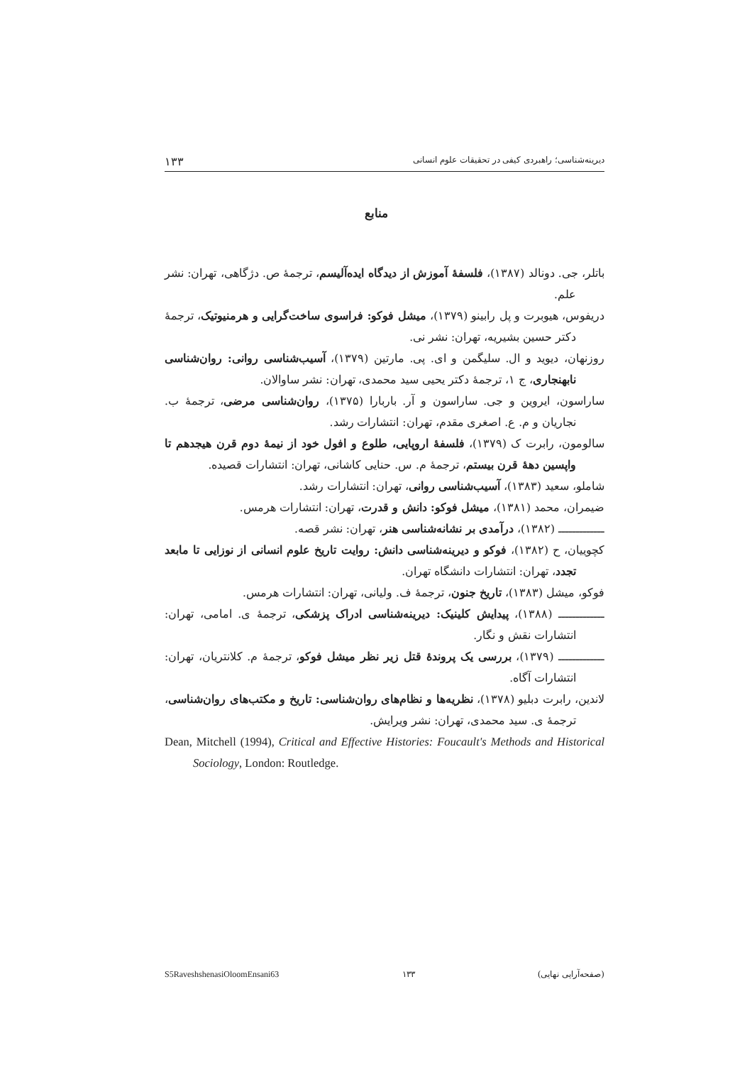دیرینه‌شناسی؛ راهبردی کیفی در تحقیقات علوم انسانی ۱۳۳
منابع
باتلر، جی. دونالد (۱۳۸۷)، فلسفهٔ آموزش از دیدگاه ایده‌آلیسم، ترجمهٔ ص. دژگاهی، تهران: نشر علم.
دریفوس، هیوبرت و پل رابینو (۱۳۷۹)، میشل فوکو: فراسوی ساخت‌گرایی و هرمنیوتیک، ترجمهٔ دکتر حسین بشیریه، تهران: نشر نی.
روزنهان، دیوید و ال. سلیگمن و ای. پی. مارتین (۱۳۷۹)، آسیب‌شناسی روانی: روان‌شناسی نابهنجاری، ج ۱، ترجمهٔ دکتر یحیی سید محمدی، تهران: نشر ساوالان.
ساراسون، ایروین و جی. ساراسون و آر. باربارا (۱۳۷۵)، روان‌شناسی مرضی، ترجمهٔ ب. نجاریان و م. ع. اصغری مقدم، تهران: انتشارات رشد.
سالومون، رابرت ک (۱۳۷۹)، فلسفهٔ اروپایی، طلوع و افول خود از نیمهٔ دوم قرن هیجدهم تا واپسین دههٔ قرن بیستم، ترجمهٔ م. س. حنایی کاشانی، تهران: انتشارات قصیده.
شاملو، سعید (۱۳۸۳)، آسیب‌شناسی روانی، تهران: انتشارات رشد.
ضیمران، محمد (۱۳۸۱)، میشل فوکو: دانش و قدرت، تهران: انتشارات هرمس.
ـــــــــــــ (۱۳۸۲)، درآمدی بر نشانه‌شناسی هنر، تهران: نشر قصه.
کچوییان، ح (۱۳۸۲)، فوکو و دیرینه‌شناسی دانش: روایت تاریخ علوم انسانی از نوزایی تا مابعد تجدد، تهران: انتشارات دانشگاه تهران.
فوکو، میشل (۱۳۸۳)، تاریخ جنون، ترجمهٔ ف. ولیانی، تهران: انتشارات هرمس.
ـــــــــــــ (۱۳۸۸)، پیدایش کلینیک: دیرینه‌شناسی ادراک پزشکی، ترجمهٔ ی. امامی، تهران: انتشارات نقش و نگار.
ـــــــــــــ (۱۳۷۹)، بررسی یک پروندهٔ قتل زیر نظر میشل فوکو، ترجمهٔ م. کلانتریان، تهران: انتشارات آگاه.
لاندین، رابرت دبلیو (۱۳۷۸)، نظریه‌ها و نظام‌های روان‌شناسی: تاریخ و مکتب‌های روان‌شناسی، ترجمهٔ ی. سید محمدی، تهران: نشر ویرایش.
Dean, Mitchell (1994), Critical and Effective Histories: Foucault's Methods and Historical Sociology, London: Routledge.
(صفحه‌آرایی نهایی) ۱۳۳ S5RaveshshenasiOloomEnsani63